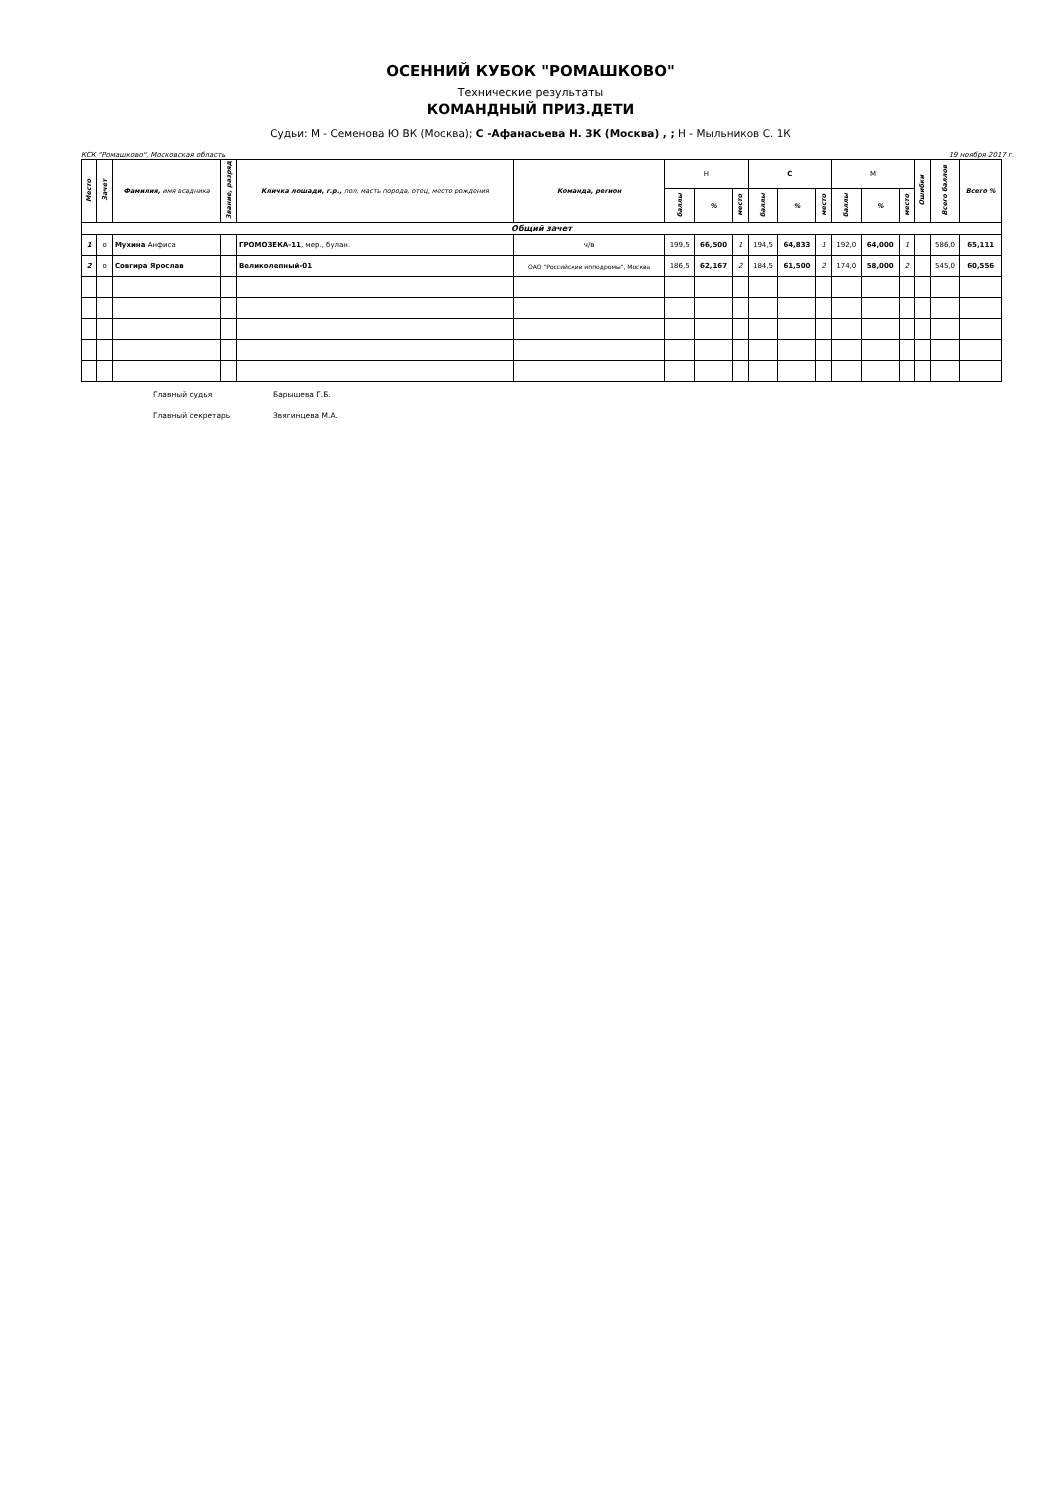ОСЕННИЙ КУБОК "РОМАШКОВО"
Технические результаты
КОМАНДНЫЙ ПРИЗ.ДЕТИ
Судьи: М - Семенова Ю ВК (Москва); С -Афанасьева Н. 3К (Москва) , ; Н - Мыльников С. 1К
КСК "Ромашково", Московская область 19 ноября 2017 г.
| Место | Зачет | Фамилия, имя всадника | Звание, разряд | Кличка лошади, г.р., пол, масть порода, отец, место рождения | Команда, регион | Н | | | С | | | М | | | Ошибки | Всего баллов | Всего % |
| | | | | | | баллы | % | место | баллы | % | место | баллы | % | место | | | |
| Общий зачет | | | | | | | | | | | | | | | | | |
| 1 | o | Мухина Анфиса | | ГРОМОЗЕКА-11 , мер., булан. | ч/в | 199,5 | 66,500 | 1 | 194,5 | 64,833 | 1 | 192,0 | 64,000 | 1 | | 586,0 | 65,111 |
| 2 | o | Совгира Ярослав | | Великолепный-01 | ОАО "Российские ипподромы", Москва | 186,5 | 62,167 | 2 | 184,5 | 61,500 | 2 | 174,0 | 58,000 | 2 | | 545,0 | 60,556 |
Главный судья Барышева Г.Б.
Главный секретарь Звягинцева М.А.